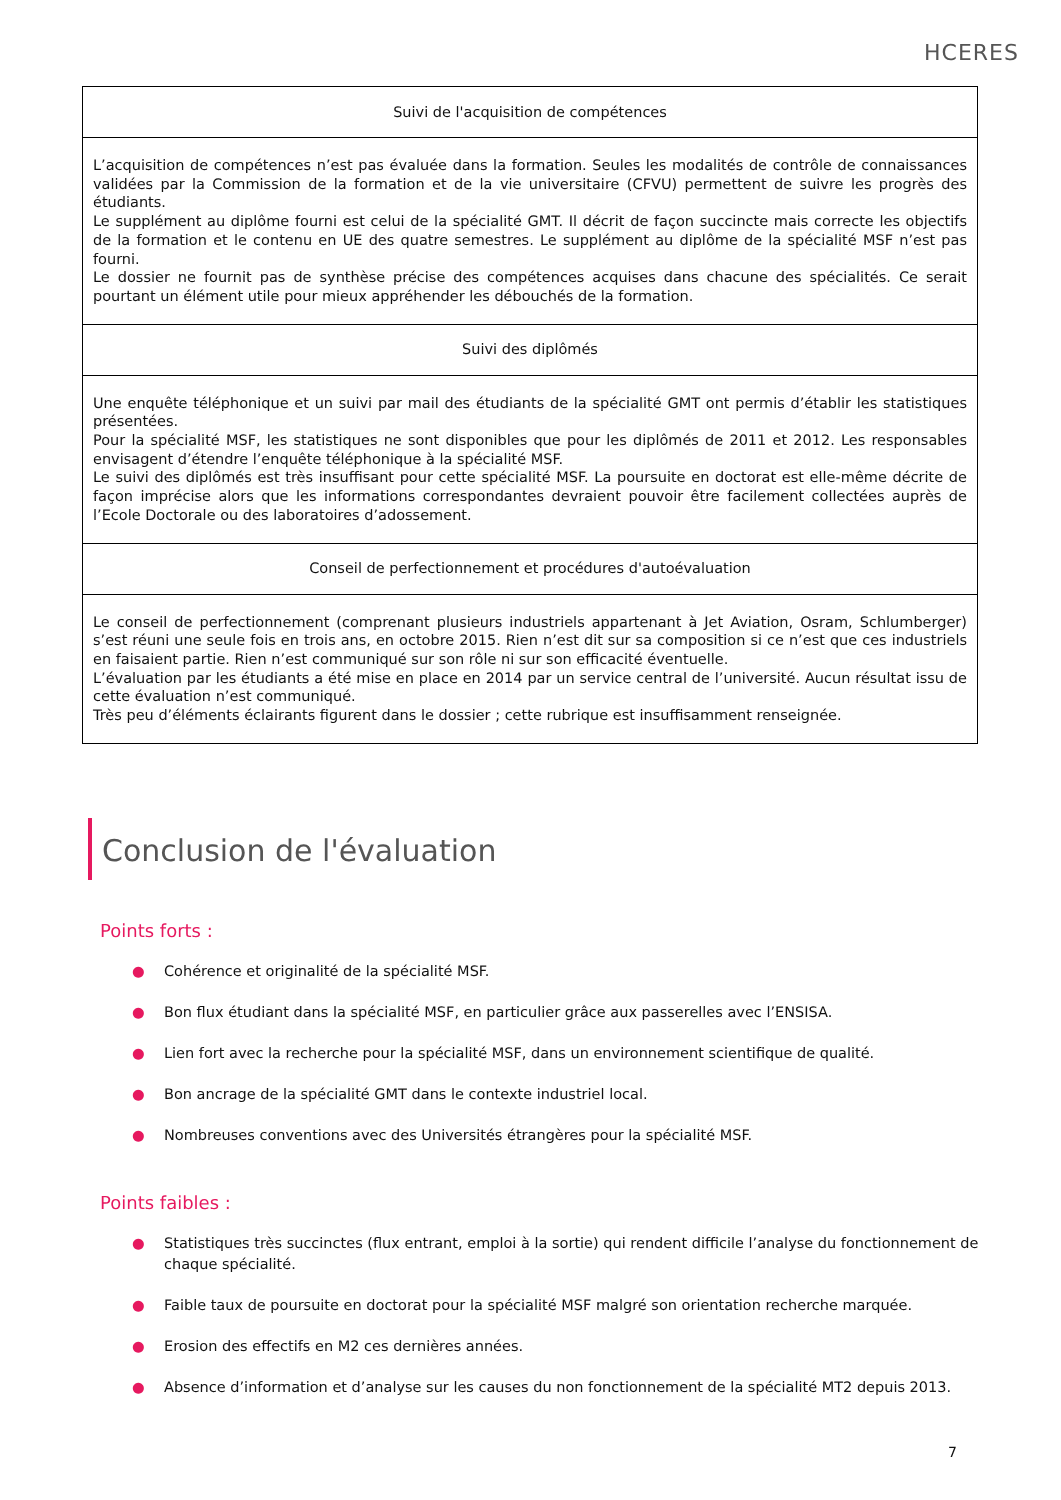HCERES
| Suivi de l'acquisition de compétences |
| --- |
| L’acquisition de compétences n’est pas évaluée dans la formation. Seules les modalités de contrôle de connaissances validées par la Commission de la formation et de la vie universitaire (CFVU) permettent de suivre les progrès des étudiants. Le supplément au diplôme fourni est celui de la spécialité GMT. Il décrit de façon succincte mais correcte les objectifs de la formation et le contenu en UE des quatre semestres. Le supplément au diplôme de la spécialité MSF n’est pas fourni. Le dossier ne fournit pas de synthèse précise des compétences acquises dans chacune des spécialités. Ce serait pourtant un élément utile pour mieux appréhender les débouchés de la formation. |
| Suivi des diplômés |
| Une enquête téléphonique et un suivi par mail des étudiants de la spécialité GMT ont permis d’établir les statistiques présentées. Pour la spécialité MSF, les statistiques ne sont disponibles que pour les diplômés de 2011 et 2012. Les responsables envisagent d’étendre l’enquête téléphonique à la spécialité MSF. Le suivi des diplômés est très insuffisant pour cette spécialité MSF. La poursuite en doctorat est elle-même décrite de façon imprécise alors que les informations correspondantes devraient pouvoir être facilement collectées auprès de l’Ecole Doctorale ou des laboratoires d’adossement. |
| Conseil de perfectionnement et procédures d'autoévaluation |
| Le conseil de perfectionnement (comprenant plusieurs industriels appartenant à Jet Aviation, Osram, Schlumberger) s’est réuni une seule fois en trois ans, en octobre 2015. Rien n’est dit sur sa composition si ce n’est que ces industriels en faisaient partie. Rien n’est communiqué sur son rôle ni sur son efficacité éventuelle. L’évaluation par les étudiants a été mise en place en 2014 par un service central de l’université. Aucun résultat issu de cette évaluation n’est communiqué. Très peu d’éléments éclairants figurent dans le dossier ; cette rubrique est insuffisamment renseignée. |
Conclusion de l'évaluation
Points forts :
● Cohérence et originalité de la spécialité MSF.
● Bon flux étudiant dans la spécialité MSF, en particulier grâce aux passerelles avec l’ENSISA.
● Lien fort avec la recherche pour la spécialité MSF, dans un environnement scientifique de qualité.
● Bon ancrage de la spécialité GMT dans le contexte industriel local.
● Nombreuses conventions avec des Universités étrangères pour la spécialité MSF.
Points faibles :
● Statistiques très succinctes (flux entrant, emploi à la sortie) qui rendent difficile l’analyse du fonctionnement de chaque spécialité.
● Faible taux de poursuite en doctorat pour la spécialité MSF malgré son orientation recherche marquée.
● Erosion des effectifs en M2 ces dernières années.
● Absence d’information et d’analyse sur les causes du non fonctionnement de la spécialité MT2 depuis 2013.
7